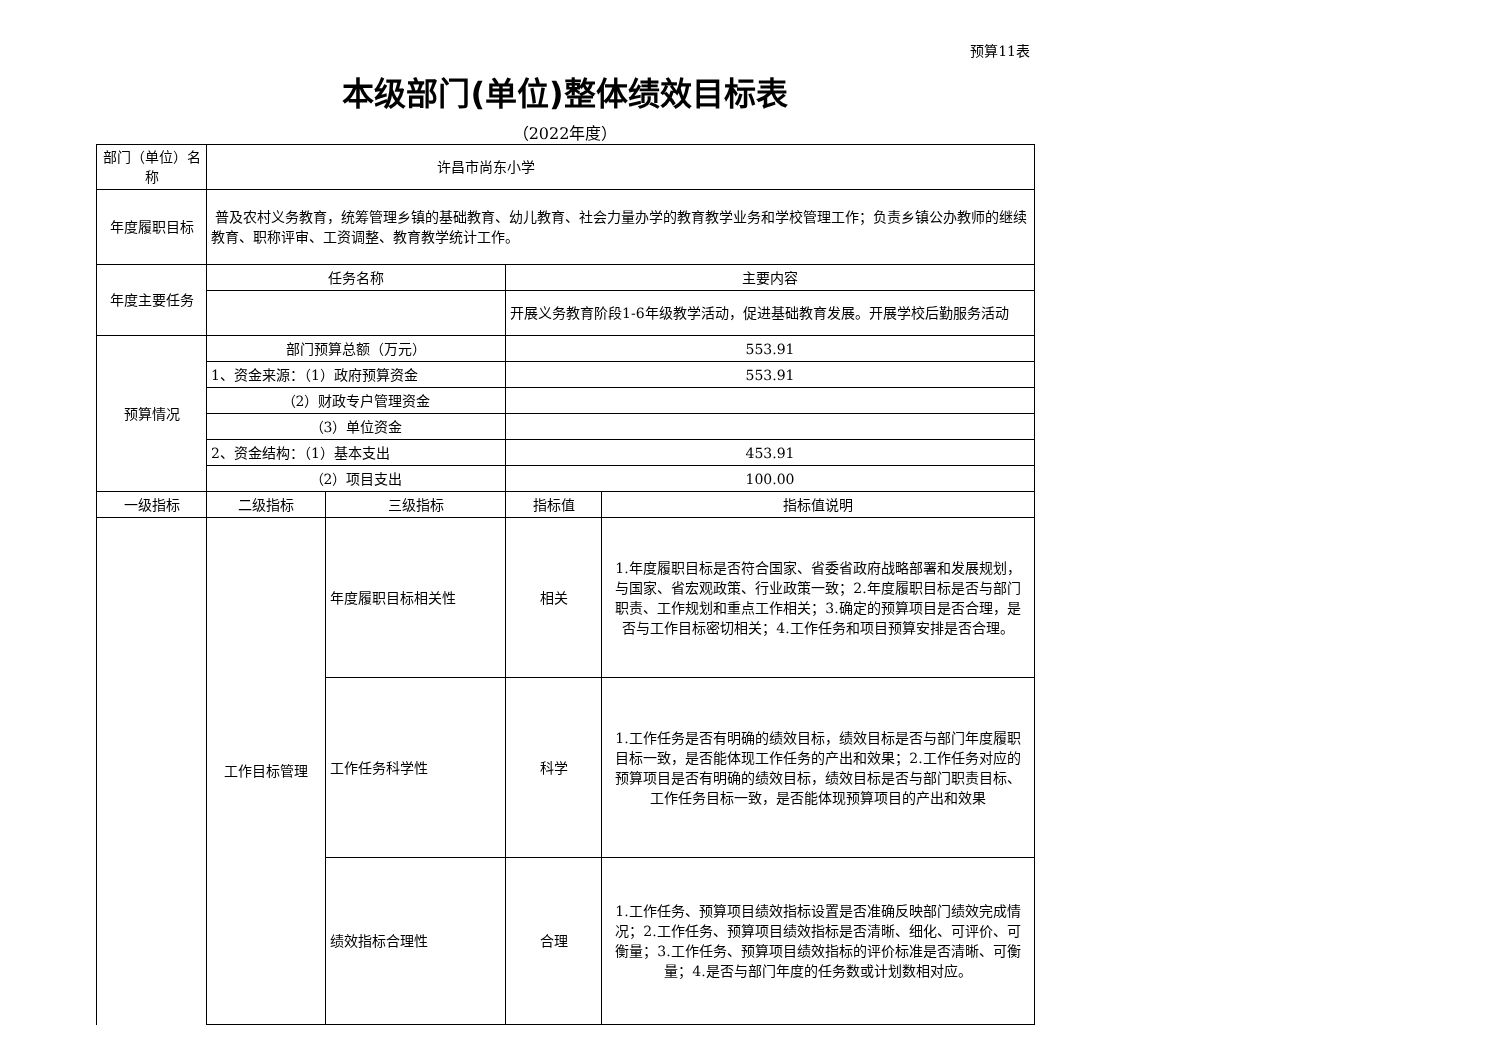预算11表
本级部门(单位)整体绩效目标表
（2022年度）
| 部门（单位）名称 | 许昌市尚东小学 | | | |
| 年度履职目标 | 普及农村义务教育，统筹管理乡镇的基础教育、幼儿教育、社会力量办学的教育教学业务和学校管理工作；负责乡镇公办教师的继续教育、职称评审、工资调整、教育教学统计工作。 | | | |
| 年度主要任务 | 任务名称 | | 主要内容 | |
| | | | 开展义务教育阶段1-6年级教学活动，促进基础教育发展。开展学校后勤服务活动 | |
| 预算情况 | 部门预算总额（万元） | | 553.91 | |
| | 1、资金来源：（1）政府预算资金 | | 553.91 | |
| | （2）财政专户管理资金 | | | |
| | （3）单位资金 | | | |
| | 2、资金结构：（1）基本支出 | | 453.91 | |
| | （2）项目支出 | | 100.00 | |
| 一级指标 | 二级指标 | 三级指标 | 指标值 | 指标值说明 |
| | 工作目标管理 | 年度履职目标相关性 | 相关 | 1.年度履职目标是否符合国家、省委省政府战略部署和发展规划，与国家、省宏观政策、行业政策一致；2.年度履职目标是否与部门职责、工作规划和重点工作相关；3.确定的预算项目是否合理，是否与工作目标密切相关；4.工作任务和项目预算安排是否合理。 |
| | | 工作任务科学性 | 科学 | 1.工作任务是否有明确的绩效目标，绩效目标是否与部门年度履职目标一致，是否能体现工作任务的产出和效果；2.工作任务对应的预算项目是否有明确的绩效目标，绩效目标是否与部门职责目标、工作任务目标一致，是否能体现预算项目的产出和效果 |
| | | 绩效指标合理性 | 合理 | 1.工作任务、预算项目绩效指标设置是否准确反映部门绩效完成情况；2.工作任务、预算项目绩效指标是否清晰、细化、可评价、可衡量；3.工作任务、预算项目绩效指标的评价标准是否清晰、可衡量；4.是否与部门年度的任务数或计划数相对应。 |